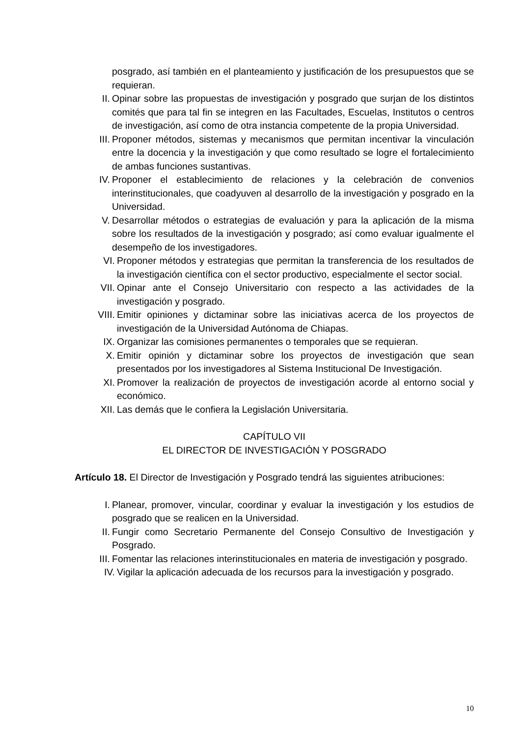posgrado, así también en el planteamiento y justificación de los presupuestos que se requieran.
II. Opinar sobre las propuestas de investigación y posgrado que surjan de los distintos comités que para tal fin se integren en las Facultades, Escuelas, Institutos o centros de investigación, así como de otra instancia competente de la propia Universidad.
III. Proponer métodos, sistemas y mecanismos que permitan incentivar la vinculación entre la docencia y la investigación y que como resultado se logre el fortalecimiento de ambas funciones sustantivas.
IV. Proponer el establecimiento de relaciones y la celebración de convenios interinstitucionales, que coadyuven al desarrollo de la investigación y posgrado en la Universidad.
V. Desarrollar métodos o estrategias de evaluación y para la aplicación de la misma sobre los resultados de la investigación y posgrado; así como evaluar igualmente el desempeño de los investigadores.
VI. Proponer métodos y estrategias que permitan la transferencia de los resultados de la investigación científica con el sector productivo, especialmente el sector social.
VII. Opinar ante el Consejo Universitario con respecto a las actividades de la investigación y posgrado.
VIII. Emitir opiniones y dictaminar sobre las iniciativas acerca de los proyectos de investigación de la Universidad Autónoma de Chiapas.
IX. Organizar las comisiones permanentes o temporales que se requieran.
X. Emitir opinión y dictaminar sobre los proyectos de investigación que sean presentados por los investigadores al Sistema Institucional De Investigación.
XI. Promover la realización de proyectos de investigación acorde al entorno social y económico.
XII. Las demás que le confiera la Legislación Universitaria.
CAPÍTULO VII
EL DIRECTOR DE INVESTIGACIÓN Y POSGRADO
Artículo 18. El Director de Investigación y Posgrado tendrá las siguientes atribuciones:
I. Planear, promover, vincular, coordinar y evaluar la investigación y los estudios de posgrado que se realicen en la Universidad.
II. Fungir como Secretario Permanente del Consejo Consultivo de Investigación y Posgrado.
III. Fomentar las relaciones interinstitucionales en materia de investigación y posgrado.
IV. Vigilar la aplicación adecuada de los recursos para la investigación y posgrado.
10